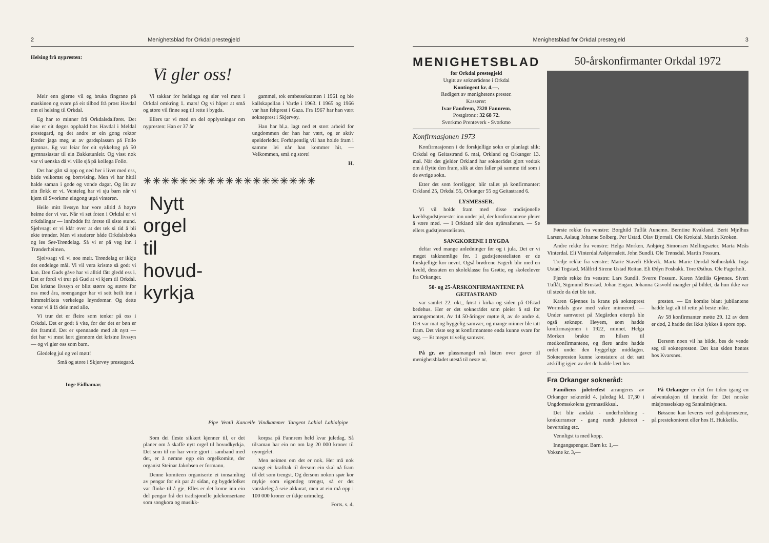2 Menighetsblad for Orkdal prestegjeld
Helsing frå nypresten:
Vi gler oss!
Meir enn gjerne vil eg bruka fingrane på maskinen og svare på eit tilbod frå prost Havdal om ei helsing til Orkdal.
Eg har to minner frå Orkdalsdalføret. Det eine er eit døgns opphald hos Havdal i Meldal prestegard, og det andre er ein gong rektor Ræder jaga meg ut av gardsplassen på Follo gymnas. Eg var leiar for eit sykkeltog på 50 gymnasiastar til ein Bakketunleir. Og visst nok var vi uønska då vi ville sjå på kollega Follo.
Det har gått så opp og ned her i livet med oss, både velkomst og bortvising. Men vi har hittil halde saman i gode og vonde dagar. Og litt av ein flokk er vi. Venteleg har vi sju barn når vi kjem til Svorkmo eingong utpå vinteren.
Heile mitt livssyn har vore alltid å høyre heime der vi var. Når vi set foten i Orkdal er vi orkdalingar — innfødde frå første til siste stund. Sjølvsagt er vi klår over at det tek si tid å bli ekte trønder. Men vi studerer både Orkdalsboka og les Sør-Trøndelag. Så vi er på veg inn i Trønderheimen.
Sjølvsagt vil vi noe meir. Trøndelag er ikkje det endelege mål. Vi vil vera kristne så godt vi kan. Den Guds gåve har vi alltid fått gledd oss i. Det er fordi vi trur på Gud at vi kjem til Orkdal. Det kristne livssyn er blitt større og større for oss med åra, noenganger har vi sett heilt inn i himmelrikets verkelege løyndomar. Og dette vonar vi å få dele med alle.
Vi trur det er fleire som tenker på oss i Orkdal. Det er godt å vite, for der det er bøn er det framtid. Det er spennande med alt nytt — det har vi mest lært gjennom det kristne livssyn — og vi gler oss som barn.
Gledeleg jul og vel møtt!
Små og store i Skjervøy prestegard.
Inge Eidhamar.
Vi takkar for helsinga og sier vel møtt i Orkdal omkring 1. mars! Og vi håper at små og store vil finne seg til rette i bygda.
Ellers tar vi med en del opplysningar om nypresten: Han er 37 år
gammel, tok embetseksamen i 1961 og ble kallskapellan i Vardø i 1963. I 1965 og 1966 var han feltprest i Gaza. Fra 1967 har han vært sokneprest i Skjervøy.
Han har bl.a. lagt ned et stort arbeid for ungdommen der han har vært, og er aktiv speiderleder. Forhåpentlig vil han holde fram i samme lei når han kommer hit. — Velkommen, små og store!
H.
✳✳✳✳✳✳✳✳✳✳✳✳✳✳✳✳✳✳✳
Nytt
orgel
til
hovud-
kyrkja
Pipe Ventil Kancelle Vindkammer Tangent Labial Labialpipe
Som dei fleste sikkert kjenner til, er det planer om å skaffe nytt orgel til hovudkyrkja. Det som til no har vorte gjort i samband med det, er å nemne opp ein orgelkomite, der organist Steinar Jakobsen er formann.
Denne komiteen organiserte ei innsamling av pengar for eit par år sidan, og bygdefolket var flinke til å gje. Elles er det kome inn ein del pengar frå dei tradisjonelle julekonsertane som songkora og musikk-
korpsa på Fannrem held kvar juledag. Så tilsaman har ein no om lag 20 000 kroner til nyorgelet.
Men neimen om det er nok. Her må nok mangt eit krafttak til dersom ein skal nå fram til det som trengst. Og dersom nokon spør kor mykje som eigentleg trengst, så er det vanskeleg å seie akkurat, men at ein må opp i 100 000 kroner er ikkje urimeleg.
Forts. s. 4.
Menighetsblad for Orkdal prestegjeld 3
MENIGHETSBLAD
for Orkdal prestegjeld
Utgitt av soknerådene i Orkdal
Kontingent kr. 4.—.
Redigert av menighetens prester.
Kasserer:
Ivar Fandrem, 7320 Fannrem.
Postgironr.: 32 68 72.
Svorkmo Prenteverk - Svorkmo
Konfirmasjonen 1973
Konfirmasjonen i de forskjellige sokn er planlagt slik: Orkdal og Geitastrand 6. mai, Orkland og Orkanger 13. mai. Når det gjelder Orkland har soknerådet gjort vedtak om å flytte den fram, slik at den faller på samme tid som i de øvrige sokn.
Etter det som foreligger, blir tallet på konfirmanter: Orkland 25, Orkdal 55, Orkanger 55 og Geitastrand 6.
LYSMESSER.
Vi vil holde fram med disse tradisjonelle kveldsgudstjenester inn under jul, der konfirmantene pleier å være med. — I Orkland blir den nyårsaftenen. — Se ellers gudstjenestelisten.
SANGKORENE I BYGDA
deltar ved mange anledninger før og i jula. Det er vi meget takknemlige for. I gudstjenestelisten er de forskjellige kor nevnt. Også brødrene Fagerli blir med en kveld, dessuten en skoleklasse fra Grøtte, og skoleelever fra Orkanger.
50- og 25-ÅRSKONFIRMANTENE PÅ GEITASTRAND
var samlet 22. okt., først i kirka og siden på Ofstad bedehus. Her er det soknerådet som pleier å stå for arrangementet. Av 14 50-åringer møtte 8, av de andre 4. Det var mat og hyggelig samvær, og mange minner ble tatt fram. Det viste seg at konfirmantene enda kunne svare for seg. — Et meget trivelig samvær.
På gr. av plassmangel må listen over gaver til menighetsbladet utestå til neste nr.
50-årskonfirmanter Orkdal 1972
Første rekke fra venstre: Borghild Tuflåt Aunemo. Berntine Kvakland. Berit Mjølhus Larsen. Aslaug Johanne Solberg. Per Ustad. Olav Bjørnsli. Ole Krokdal. Martin Kroken.
Andre rekke fra venstre: Helga Morken. Anbjørg Simonsen Mellingsæter. Marta Meås Vinterdal. Eli Vinterdal Asbjørnslett. John Sundli. Ole Trønsdal. Martin Fossum.
Tredje rekke fra venstre: Marie Staveli Eldevik. Marta Marie Dørdal Solhusløkk. Inga Ustad Togstad. Målfrid Sirene Ustad Reitan. Eli Ødyn Fosbakk. Tore Østhus. Ole Fagerholt.
Fjerde rekke fra venstre: Lars Sundli. Sverre Fossum. Karen Metliås Gjønnes. Sivert Tuflåt, Sigmund Brustad. Johan Engan. Johanna Gisvold mangler på bildet, da hun ikke var til stede da det ble tatt.
Karen Gjønnes la krans på sokneprest Wormdals grav med vakre minneord. — Under samværet på Megården etterpå ble også soknepr. Høyem, som hadde konfirmasjonen i 1922, minnet. Helga Morken brakte en hilsen til medkonfirmantene, og flere andre hadde ordet under den hyggelige middagen. Soknepresten kunne konstatere at det satt atskillig igjen av det de hadde lært hos
presten. — En komite blant jubilantene hadde lagt alt til rette på beste måte.
Av 58 konfirmanter møtte 29. 12 av dem er død, 2 hadde det ikke lykkes å spore opp.
Dersom noen vil ha bilde, bes de vende seg til soknepresten. Det kan siden hentes hos Kvarsnes.
Fra Orkanger sokneråd:
Familiens juletrefest arrangeres av Orkanger sokneråd 4. juledag kl. 17,30 i Ungdomsskolens gymnastikksal.
Det blir andakt - underholdning - konkurranser - gang rundt juletreet - bevertning etc.
Vennligst ta med kopp.
Inngangspengar. Barn kr. 1,—
Voksne kr. 3,—
På Orkanger er det for tiden igang en adventaksjon til inntekt for Det norske misjonsselskap og Santalmisjonen.
Bøssene kan leveres ved gudstjenestene, på prestekontoret eller hos H. Hukkelås.